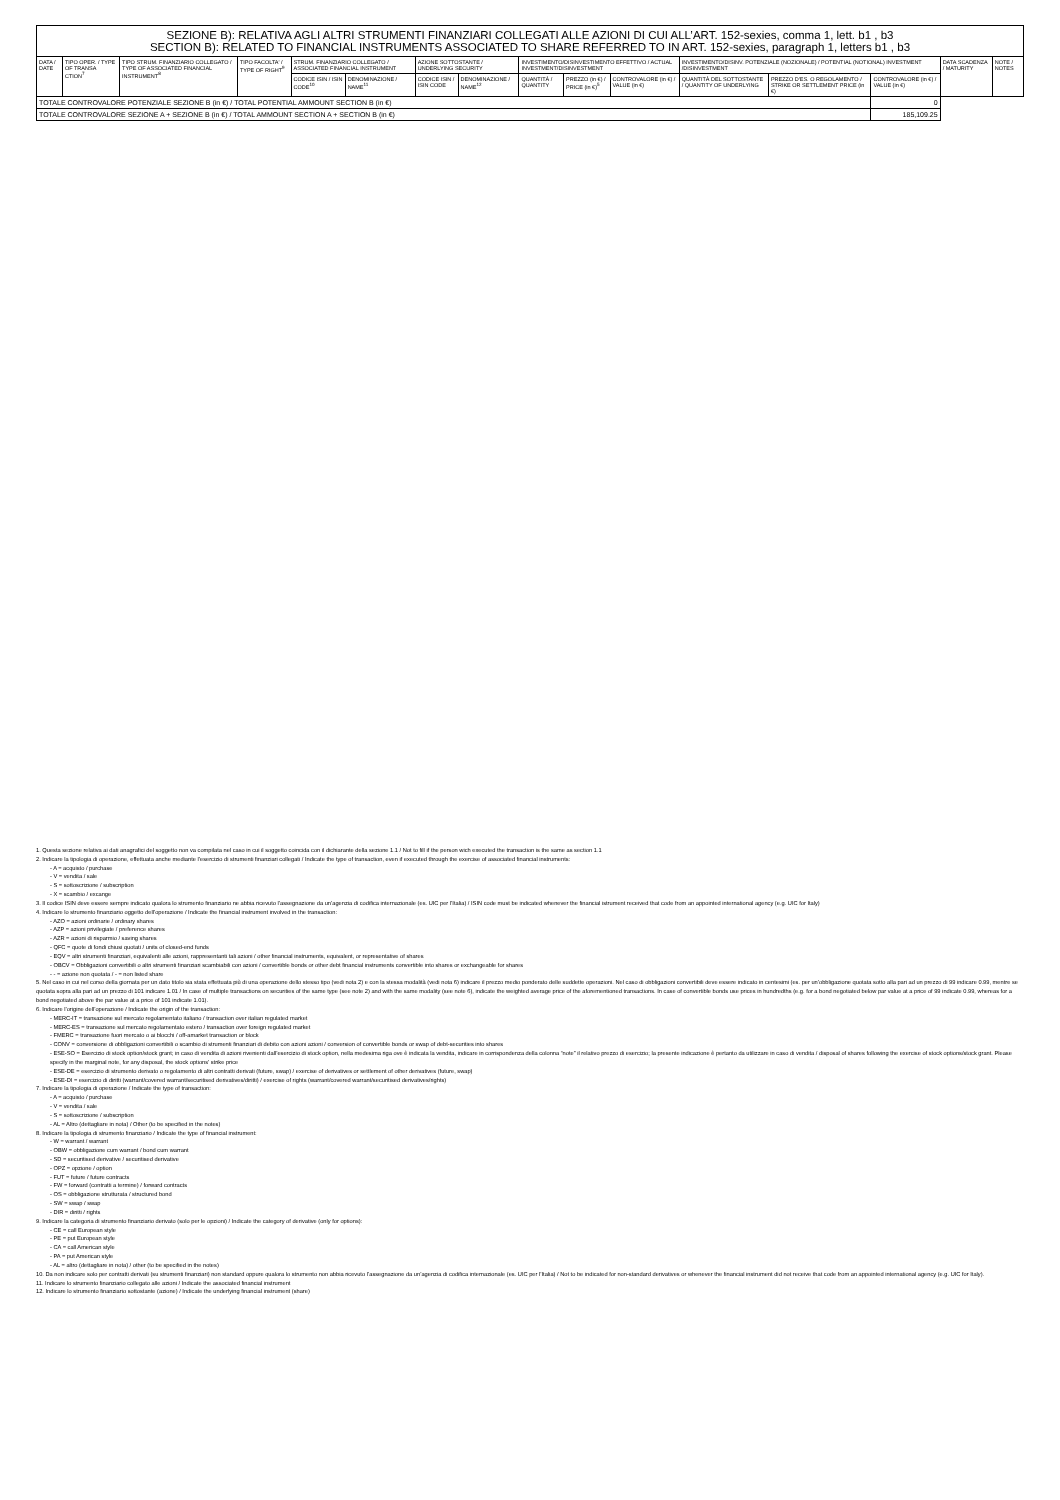| SEZIONE B): RELATIVA AGLI ALTRI STRUMENTI FINANZIARI COLLEGATI ALLE AZIONI DI CUI ALL’ART. 152-sexies, comma 1, lett. b1 , b3 SECTION B): RELATED TO FINANCIAL INSTRUMENTS ASSOCIATED TO SHARE REFERRED TO IN ART. 152-sexies, paragraph 1, letters b1 , b3 | | | | | | | | | | | | | | | |
| DATA / DATE | TIPO OPER. / TYPE OF TRANSA CTION<sup>7</sup> | TIPO STRUM. FINANZIARIO COLLEGATO / TYPE OF ASSOCIATED FINANCIAL INSTRUMENT<sup>8</sup> | TIPO FACOLTA' / TYPE OF RIGHT<sup>9</sup> | STRUM. FINANZIARIO COLLEGATO / ASSOCIATED FINANCIAL INSTRUMENT | | AZIONE SOTTOSTANTE / UNDERLYING SECURITY | | INVESTIMENTO/DISINVESTIMENTO EFFETTIVO / ACTUAL INVESTMENT/DISINVESTMENT | | | INVESTIMENTO/DISINV. POTENZIALE (NOZIONALE) / POTENTIAL (NOTIONAL) INVESTMENT /DISINVESTMENT | | | DATA SCADENZA / MATURITY | NOTE / NOTES |
| | | | | CODICE ISIN / ISIN CODE<sup>10</sup> | DENOMINAZIONE / NAME<sup>11</sup> | CODICE ISIN / ISIN CODE | DENOMINAZIONE / NAME<sup>12</sup> | QUANTITÀ / QUANTITY | PREZZO (in €) / PRICE (in €)<sup>5</sup> | CONTROVALORE (in €) / VALUE (in €) | QUANTITÀ DEL SOTTOSTANTE / QUANTITY OF UNDERLYING | PREZZO D'ES. O REGOLAMENTO / STRIKE OR SETTLEMENT PRICE (in €) | CONTROVALORE (in €) / VALUE (in €) | | |
| TOTALE CONTROVALORE POTENZIALE SEZIONE B (in €) / TOTAL POTENTIAL AMMOUNT SECTION B (in €) | | | | | | | | | | | | | 0 | | |
| TOTALE CONTROVALORE SEZIONE A + SEZIONE B (in €) / TOTAL AMMOUNT SECTION A + SECTION B (in €) | | | | | | | | | | | | | 185,109.25 | | |
1. Questa sezione relativa ai dati anagrafici del soggetto non va compilata nel caso in cui il soggetto coincida con il dichiarante della sezione 1.1 / Not to fill if the person wich executed the transaction is the same as section 1.1
2. Indicare la tipologia di operazione, effettuata anche mediante l’esercizio di strumenti finanziari collegati / Indicate the type of transaction, even if executed through the exercise of associated financial instruments:
- A = acquisto / purchase
- V = vendita / sale
- S = sottoscrizione / subscription
- X = scambio / excange
3. Il codice ISIN deve essere sempre indicato qualora lo strumento finanziario ne abbia ricevuto l’assegnazione da un’agenzia di codifica internazionale (es. UIC per l’Italia) / ISIN code must be indicated whenever the financial istrument received that code from an appointed international agency (e.g. UIC for Italy)
4. Indicare lo strumento finanziario oggetto dell’operazione / Indicate the financial instrument involved in the transaction:
- AZO = azioni ordinarie / ordinary shares
- AZP = azioni privilegiate / preference shares
- AZR = azioni di risparmio / saving shares
- QFC = quote di fondi chiusi quotati / units of closed-end funds
- EQV = altri strumenti finanziari, equivalenti alle azioni, rappresentanti tali azioni / other financial instruments, equivalent, or representative of shares
- OBCV = Obbligazioni convertibili o altri strumenti finanziari scambiabili con azioni / convertible bonds or other debt financial instruments convertible into shares or exchangeable for shares
- - = azione non quotata / - = non listed share
5. Nel caso in cui nel corso della giornata per un dato titolo sia stata effettuata più di una operazione dello stesso tipo (vedi nota 2) e con la stessa modalità (vedi nota 6) indicare il prezzo medio ponderato delle suddette operazioni. Nel caso di obbligazioni convertibili deve essere indicato in centesimi (es. per un’obbligazione quotata sotto alla pari ad un prezzo di 99 indicare 0.99, mentre se quotata sopra alla pari ad un prezzo di 101 indicare 1.01 / In case of multiple transactions on securities of the same type (see note 2) and with the same modality (see note 6), indicate the weighted average price of the aforementioned transactions. In case of convertible bonds use prices in hundredths (e.g. for a bond negotiated below par value at a price of 99 indicate 0.99, whereas for a bond negotiated above the par value at a price of 101 indicate 1.01).
6. Indicare l’origine dell’operazione / Indicate the origin of the transaction:
- MERC-IT = transazione sul mercato regolamentato italiano / transaction over italian regulated market
- MERC-ES = transazione sul mercato regolamentato estero / transaction over foreign regulated market
- FMERC = transazione fuori mercato o ai blocchi / off-amarket transaction or block
- CONV = conversione di obbligazioni convertibili o scambio di strumenti finanziari di debito con azioni azioni / conversion of convertible bonds or swap of debt-securities into shares
- ESE-SO = Esercizio di stock option/stock grant; in caso di vendita di azioni rivenienti dall’esercizio di stock option, nella medesima riga ove è indicata la vendita, indicare in corrispondenza della colonna “note” il relativo prezzo di esercizio; la presente indicazione è pertanto da utilizzare in caso di vendita / disposal of shares following the exercise of stock options/stock grant. Please specify in the marginal note, for any disposal, the stock options' strike price
- ESE-DE = esercizio di strumento derivato o regolamento di altri contratti derivati (future, swap) / exercise of derivatives or settlement of other derivatives (future, swap)
- ESE-DI = esercizio di diritti (warrant/covered warrant/securitised derivatives/diritti) / exercise of rights (warrant/covered warrant/securitised derivatives/rights)
7. Indicare la tipologia di operazione / Indicate the type of transaction:
- A = acquisto / purchase
- V = vendita / sale
- S = sottoscrizione / subscription
- AL = Altro (dettagliare in nota) / Other (to be specified in the notes)
8. Indicare la tipologia di strumento finanziario / Indicate the type of financial instrument:
- W = warrant / warrant
- OBW = obbligazione cum warrant / bond cum warrant
- SD = securitised derivative / securitised derivative
- OPZ = opzione / option
- FUT = future / future contracts
- FW = forward (contratti a termine) / forward contracts
- OS = obbligazione strutturata / structured bond
- SW = swap / swap
- DIR = diritti / rights
9. Indicare la categoria di strumento finanziario derivato (solo per le opzioni) / Indicate the category of derivative (only for options):
- CE = call European style
- PE = put European style
- CA = call American style
- PA = put American style
- AL = altro (dettagliare in nota) / other (to be specified in the notes)
10. Da non indicare solo per contratti derivati (su strumenti finanziari) non standard oppure qualora lo strumento non abbia ricevuto l’assegnazione da un’agenzia di codifica internazionale (es. UIC per l’Italia) / Not to be indicated for non-standard derivatives or whenever the financial instrument did not receive that code from an appointed international agency (e.g. UIC for Italy).
11. Indicare lo strumento finanziario collegato alle azioni / Indicate the associated financial instrument
12. Indicare lo strumento finanziario sottostante (azione) / Indicate the underlying financial instrument (share)